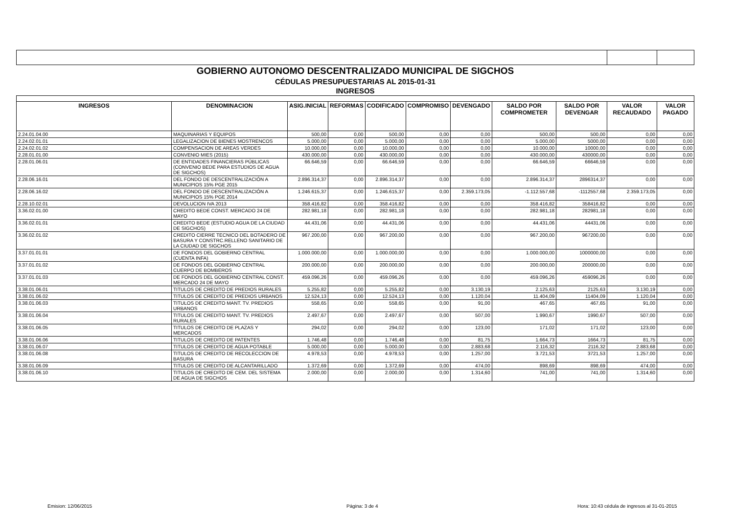| GOBIERNO AUTONOMO DESCENTRALIZADO MUNICIPAL DE SIGCHOS | | | | | | | | | | |
| CÉDULAS PRESUPUESTARIAS AL 2015-01-31 | | | | | | | | | | |
| INGRESOS | | | | | | | | | | |
| INGRESOS | DENOMINACION | ASIG.INICIAL | REFORMAS | CODIFICADO | COMPROMISO | DEVENGADO | SALDO POR COMPROMETER | SALDO POR DEVENGAR | VALOR RECAUDADO | VALOR PAGADO |
| 2.24.01.04.00 | MAQUINARIAS Y EQUIPOS | 500,00 | 0,00 | 500,00 | 0,00 | 0,00 | 500,00 | 500,00 | 0,00 | 0,00 |
| 2.24.02.01.01 | LEGALIZACION DE BIENES MOSTRENCOS | 5.000,00 | 0,00 | 5.000,00 | 0,00 | 0,00 | 5.000,00 | 5000,00 | 0,00 | 0,00 |
| 2.24.02.01.02 | COMPENSACION DE AREAS VERDES | 10.000,00 | 0,00 | 10.000,00 | 0,00 | 0,00 | 10.000,00 | 10000,00 | 0,00 | 0,00 |
| 2.28.01.01.00 | CONVENIO MIES (2015) | 430.000,00 | 0,00 | 430.000,00 | 0,00 | 0,00 | 430.000,00 | 430000,00 | 0,00 | 0,00 |
| 2.28.01.06.01 | DE ENTIDADES FINANCIERAS PÚBLICAS (CONVENIO BEDE PARA ESTUDIOS DE AGUA DE SIGCHOS) | 66.646,59 | 0,00 | 66.646,59 | 0,00 | 0,00 | 66.646,59 | 66646,59 | 0,00 | 0,00 |
| 2.28.06.16.01 | DEL FONDO DE DESCENTRALIZACIÓN A MUNICIPIOS 15% PGE 2015 | 2.896.314,37 | 0,00 | 2.896.314,37 | 0,00 | 0,00 | 2.896.314,37 | 2896314,37 | 0,00 | 0,00 |
| 2.28.06.16.02 | DEL FONDO DE DESCENTRALIZACIÓN A MUNICIPIOS 15% PGE 2014 | 1.246.615,37 | 0,00 | 1.246.615,37 | 0,00 | 2.359.173,05 | -1.112.557,68 | -1112557,68 | 2.359.173,05 | 0,00 |
| 2.28.10.02.01 | DEVOLUCION IVA 2013 | 358.416,82 | 0,00 | 358.416,82 | 0,00 | 0,00 | 358.416,82 | 358416,82 | 0,00 | 0,00 |
| 3.36.02.01.00 | CREDITO BEDE CONST. MERCADO 24 DE MAYO | 282.981,18 | 0,00 | 282.981,18 | 0,00 | 0,00 | 282.981,18 | 282981,18 | 0,00 | 0,00 |
| 3.36.02.01.01 | CREDITO BEDE (ESTUDIO AGUA DE LA CIUDAD DE SIGCHOS) | 44.431,06 | 0,00 | 44.431,06 | 0,00 | 0,00 | 44.431,06 | 44431,06 | 0,00 | 0,00 |
| 3.36.02.01.02 | CREDITO CIERRE TECNICO DEL BOTADERO DE BASURA Y CONSTRC.RELLENO SANITARIO DE LA CIUDAD DE SIGCHOS | 967.200,00 | 0,00 | 967.200,00 | 0,00 | 0,00 | 967.200,00 | 967200,00 | 0,00 | 0,00 |
| 3.37.01.01.01 | DE FONDOS DEL GOBIERNO CENTRAL (CUENTA INFA) | 1.000.000,00 | 0,00 | 1.000.000,00 | 0,00 | 0,00 | 1.000.000,00 | 1000000,00 | 0,00 | 0,00 |
| 3.37.01.01.02 | DE FONDOS DEL GOBIERNO CENTRAL CUERPO DE BOMBEROS | 200.000,00 | 0,00 | 200.000,00 | 0,00 | 0,00 | 200.000,00 | 200000,00 | 0,00 | 0,00 |
| 3.37.01.01.03 | DE FONDOS DEL GOBIERNO CENTRAL CONST. MERCADO 24 DE MAYO | 459.096,26 | 0,00 | 459.096,26 | 0,00 | 0,00 | 459.096,26 | 459096,26 | 0,00 | 0,00 |
| 3.38.01.06.01 | TITULOS DE CREDITO DE PREDIOS RURALES | 5.255,82 | 0,00 | 5.255,82 | 0,00 | 3.130,19 | 2.125,63 | 2125,63 | 3.130,19 | 0,00 |
| 3.38.01.06.02 | TITULOS DE CREDITO DE PREDIOS URBANOS | 12.524,13 | 0,00 | 12.524,13 | 0,00 | 1.120,04 | 11.404,09 | 11404,09 | 1.120,04 | 0,00 |
| 3.38.01.06.03 | TITULOS DE CREDITO MANT. TV. PREDIOS URBANOS | 558,65 | 0,00 | 558,65 | 0,00 | 91,00 | 467,65 | 467,65 | 91,00 | 0,00 |
| 3.38.01.06.04 | TITULOS DE CREDITO MANT. TV. PREDIOS RURALES | 2.497,67 | 0,00 | 2.497,67 | 0,00 | 507,00 | 1.990,67 | 1990,67 | 507,00 | 0,00 |
| 3.38.01.06.05 | TITULOS DE CREDITO DE PLAZAS Y MERCADOS | 294,02 | 0,00 | 294,02 | 0,00 | 123,00 | 171,02 | 171,02 | 123,00 | 0,00 |
| 3.38.01.06.06 | TITULOS DE CREDITO DE PATENTES | 1.746,48 | 0,00 | 1.746,48 | 0,00 | 81,75 | 1.664,73 | 1664,73 | 81,75 | 0,00 |
| 3.38.01.06.07 | TITULOS DE CREDITO DE AGUA POTABLE | 5.000,00 | 0,00 | 5.000,00 | 0,00 | 2.883,68 | 2.116,32 | 2116,32 | 2.883,68 | 0,00 |
| 3.38.01.06.08 | TITULOS DE CREDITO DE RECOLECCION DE BASURA | 4.978,53 | 0,00 | 4.978,53 | 0,00 | 1.257,00 | 3.721,53 | 3721,53 | 1.257,00 | 0,00 |
| 3.38.01.06.09 | TITULOS DE CREDITO DE ALCANTARILLADO | 1.372,69 | 0,00 | 1.372,69 | 0,00 | 474,00 | 898,69 | 898,69 | 474,00 | 0,00 |
| 3.38.01.06.10 | TITULOS DE CREDITO DE CEM. DEL SISTEMA DE AGUA DE SIGCHOS | 2.000,00 | 0,00 | 2.000,00 | 0,00 | 1.314,60 | 741,00 | 741,00 | 1.314,60 | 0,00 |
Emision: 12/06/2015 Página: 3 de 4
Hora: 10:43 cédula de ingresos al 31-01-2015